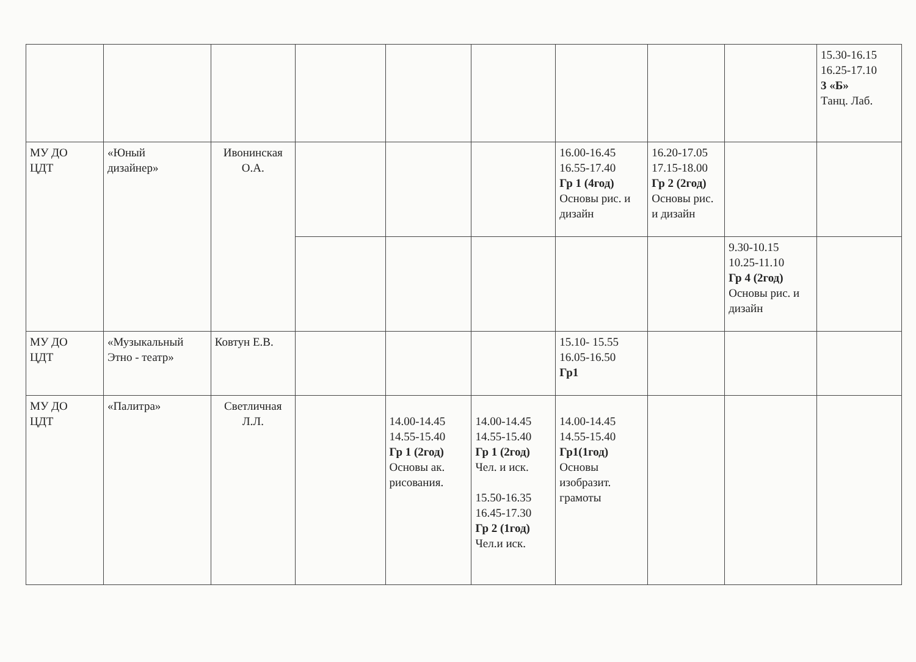| | | | | | | | | | 15.30-16.15 16.25-17.10 3 «Б» Танц. Лаб. |
| МУ ДО ЦДТ | «Юный дизайнер» | Ивонинская О.А. | | | | 16.00-16.45 16.55-17.40 Гр 1 (4год) Основы рис. и дизайн | 16.20-17.05 17.15-18.00 Гр 2 (2год) Основы рис. и дизайн | | |
| | | | | | | | | 9.30-10.15 10.25-11.10 Гр 4 (2год) Основы рис. и дизайн | |
| МУ ДО ЦДТ | «Музыкальный Этно - театр» | Ковтун Е.В. | | | | 15.10- 15.55 16.05-16.50 Гр1 | | | |
| МУ ДО ЦДТ | «Палитра» | Светличная Л.Л. | | 14.00-14.45 14.55-15.40 Гр 1 (2год) Основы ак. рисования. | 14.00-14.45 14.55-15.40 Гр 1 (2год) Чел. и иск. 15.50-16.35 16.45-17.30 Гр 2 (1год) Чел.и иск. | 14.00-14.45 14.55-15.40 Гр1(1год) Основы изобразит. грамоты | | | |